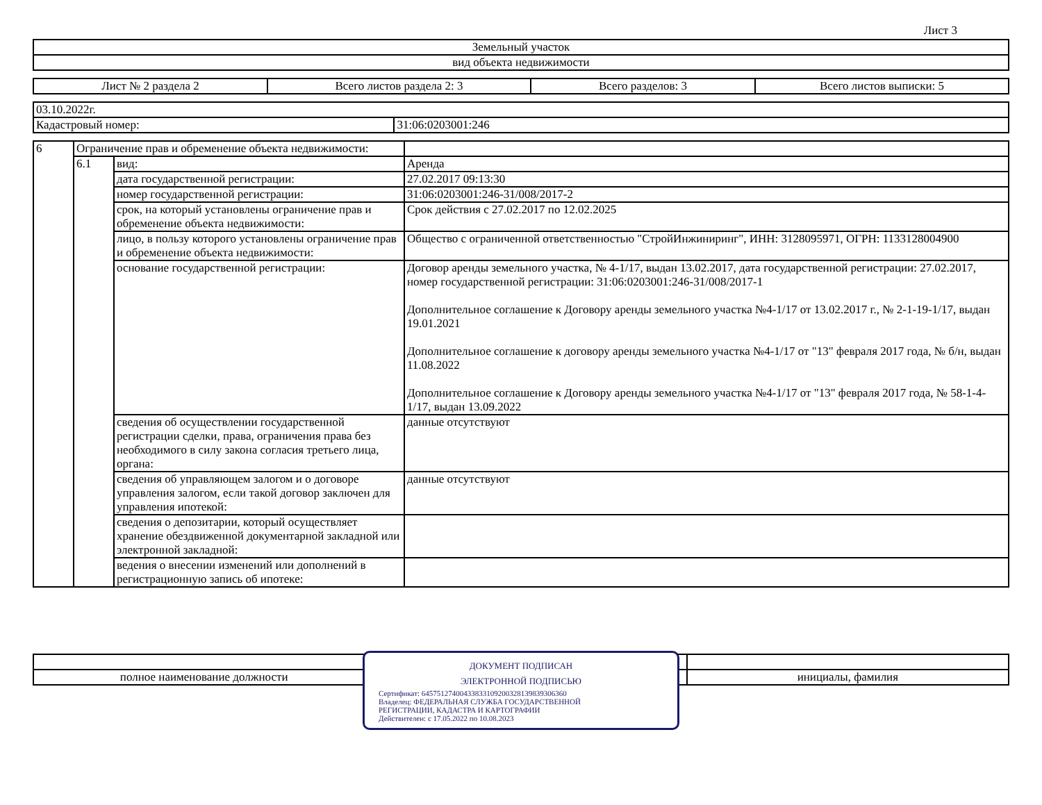Лист 3
| Земельный участок |
| вид объекта недвижимости |
| Лист № 2 раздела 2 | Всего листов раздела 2: 3 | Всего разделов: 3 | Всего листов выписки: 5 |
| 03.10.2022г. | |
| Кадастровый номер: | 31:06:0203001:246 |
| 6 | Ограничение прав и обременение объекта недвижимости: | | |
| | 6.1 | вид: | Аренда |
| | | дата государственной регистрации: | 27.02.2017 09:13:30 |
| | | номер государственной регистрации: | 31:06:0203001:246-31/008/2017-2 |
| | | срок, на который установлены ограничение прав и обременение объекта недвижимости: | Срок действия с 27.02.2017 по 12.02.2025 |
| | | лицо, в пользу которого установлены ограничение прав и обременение объекта недвижимости: | Общество с ограниченной ответственностью "СтройИнжиниринг", ИНН: 3128095971, ОГРН: 1133128004900 |
| | | основание государственной регистрации: | Договор аренды земельного участка, № 4-1/17, выдан 13.02.2017, дата государственной регистрации: 27.02.2017, номер государственной регистрации: 31:06:0203001:246-31/008/2017-1 Дополнительное соглашение к Договору аренды земельного участка №4-1/17 от 13.02.2017 г., № 2-1-19-1/17, выдан 19.01.2021 Дополнительное соглашение к договору аренды земельного участка №4-1/17 от "13" февраля 2017 года, № б/н, выдан 11.08.2022 Дополнительное соглашение к Договору аренды земельного участка №4-1/17 от "13" февраля 2017 года, № 58-1-4-1/17, выдан 13.09.2022 |
| | | сведения об осуществлении государственной регистрации сделки, права, ограничения права без необходимого в силу закона согласия третьего лица, органа: | данные отсутствуют |
| | | сведения об управляющем залогом и о договоре управления залогом, если такой договор заключен для управления ипотекой: | данные отсутствуют |
| | | сведения о депозитарии, который осуществляет хранение обездвиженной документарной закладной или электронной закладной: | |
| | | ведения о внесении изменений или дополнений в регистрационную запись об ипотеке: | |
| полное наименование должности | | инициалы, фамилия |
ДОКУМЕНТ ПОДПИСАН
ЭЛЕКТРОННОЙ ПОДПИСЬЮ
Сертификат: 645751274004338331092003281398393063​60
Владелец: ФЕДЕРАЛЬНАЯ СЛУЖБА ГОСУДАРСТВЕННОЙ
РЕГИСТРАЦИИ, КАДАСТРА И КАРТОГРАФИИ
Действителен: с 17.05.2022 по 10.08.2023